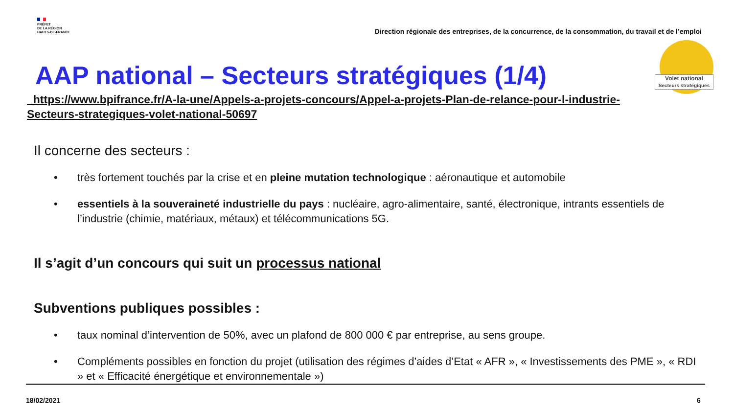PRÉFET
DE LA RÉGION
HAUTS-DE-FRANCE
Direction régionale des entreprises, de la concurrence, de la consommation, du travail et de l’emploi
Volet national
Secteurs stratégiques
AAP national – Secteurs stratégiques (1/4)
https://www.bpifrance.fr/A-la-une/Appels-a-projets-concours/Appel-a-projets-Plan-de-relance-pour-l-industrie-Secteurs-strategiques-volet-national-50697
Il concerne des secteurs :
• très fortement touchés par la crise et en pleine mutation technologique : aéronautique et automobile
• essentiels à la souveraineté industrielle du pays : nucléaire, agro-alimentaire, santé, électronique, intrants essentiels de l’industrie (chimie, matériaux, métaux) et télécommunications 5G.
Il s’agit d’un concours qui suit un processus national
Subventions publiques possibles :
• taux nominal d’intervention de 50%, avec un plafond de 800 000 € par entreprise, au sens groupe.
• Compléments possibles en fonction du projet (utilisation des régimes d’aides d’Etat « AFR », « Investissements des PME », « RDI » et « Efficacité énergétique et environnementale »)
18/02/2021 6